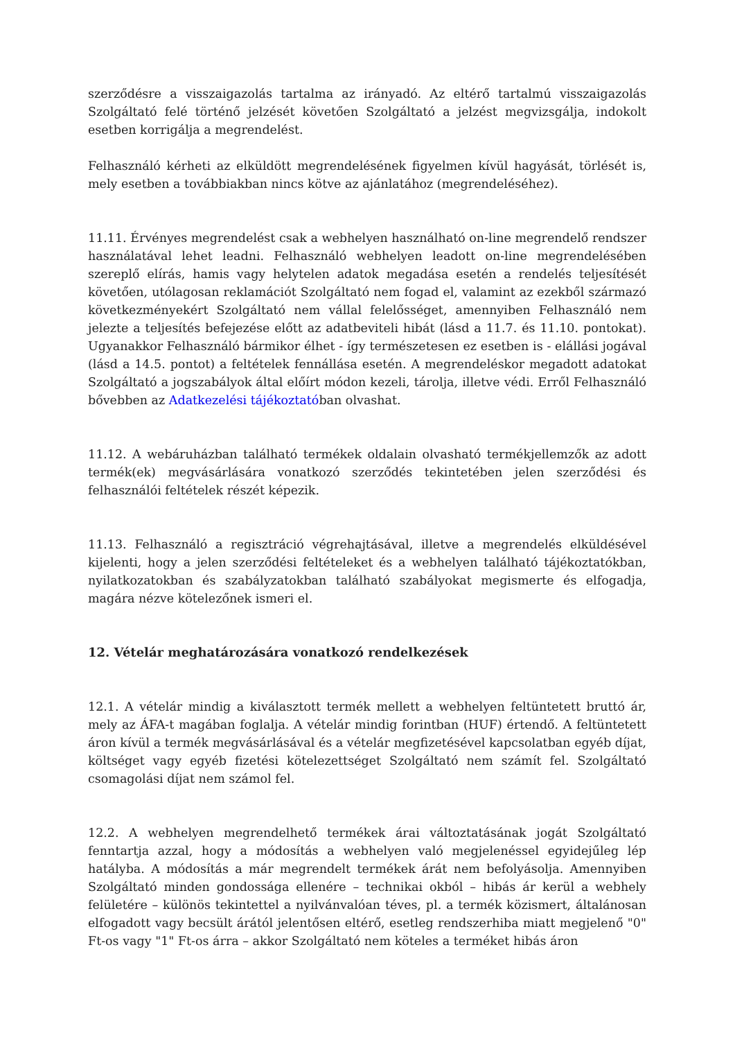szerződésre a visszaigazolás tartalma az irányadó. Az eltérő tartalmú visszaigazolás Szolgáltató felé történő jelzését követően Szolgáltató a jelzést megvizsgálja, indokolt esetben korrigálja a megrendelést.
Felhasználó kérheti az elküldött megrendelésének figyelmen kívül hagyását, törlését is, mely esetben a továbbiakban nincs kötve az ajánlatához (megrendeléséhez).
11.11. Érvényes megrendelést csak a webhelyen használható on-line megrendelő rendszer használatával lehet leadni. Felhasználó webhelyen leadott on-line megrendelésében szereplő elírás, hamis vagy helytelen adatok megadása esetén a rendelés teljesítését követően, utólagosan reklamációt Szolgáltató nem fogad el, valamint az ezekből származó következményekért Szolgáltató nem vállal felelősséget, amennyiben Felhasználó nem jelezte a teljesítés befejezése előtt az adatbeviteli hibát (lásd a 11.7. és 11.10. pontokat). Ugyanakkor Felhasználó bármikor élhet - így természetesen ez esetben is - elállási jogával (lásd a 14.5. pontot) a feltételek fennállása esetén. A megrendeléskor megadott adatokat Szolgáltató a jogszabályok által előírt módon kezeli, tárolja, illetve védi. Erről Felhasználó bővebben az Adatkezelési tájékoztatóban olvashat.
11.12. A webáruházban található termékek oldalain olvasható termékjellemzők az adott termék(ek) megvásárlására vonatkozó szerződés tekintetében jelen szerződési és felhasználói feltételek részét képezik.
11.13. Felhasználó a regisztráció végrehajtásával, illetve a megrendelés elküldésével kijelenti, hogy a jelen szerződési feltételeket és a webhelyen található tájékoztatókban, nyilatkozatokban és szabályzatokban található szabályokat megismerte és elfogadja, magára nézve kötelezőnek ismeri el.
12. Vételár meghatározására vonatkozó rendelkezések
12.1. A vételár mindig a kiválasztott termék mellett a webhelyen feltüntetett bruttó ár, mely az ÁFA-t magában foglalja. A vételár mindig forintban (HUF) értendő. A feltüntetett áron kívül a termék megvásárlásával és a vételár megfizetésével kapcsolatban egyéb díjat, költséget vagy egyéb fizetési kötelezettséget Szolgáltató nem számít fel. Szolgáltató csomagolási díjat nem számol fel.
12.2. A webhelyen megrendelhető termékek árai változtatásának jogát Szolgáltató fenntartja azzal, hogy a módosítás a webhelyen való megjelenéssel egyidejűleg lép hatályba. A módosítás a már megrendelt termékek árát nem befolyásolja. Amennyiben Szolgáltató minden gondossága ellenére – technikai okból – hibás ár kerül a webhely felületére – különös tekintettel a nyilvánvalóan téves, pl. a termék közismert, általánosan elfogadott vagy becsült árától jelentősen eltérő, esetleg rendszerhiba miatt megjelenő "0" Ft-os vagy "1" Ft-os árra – akkor Szolgáltató nem köteles a terméket hibás áron